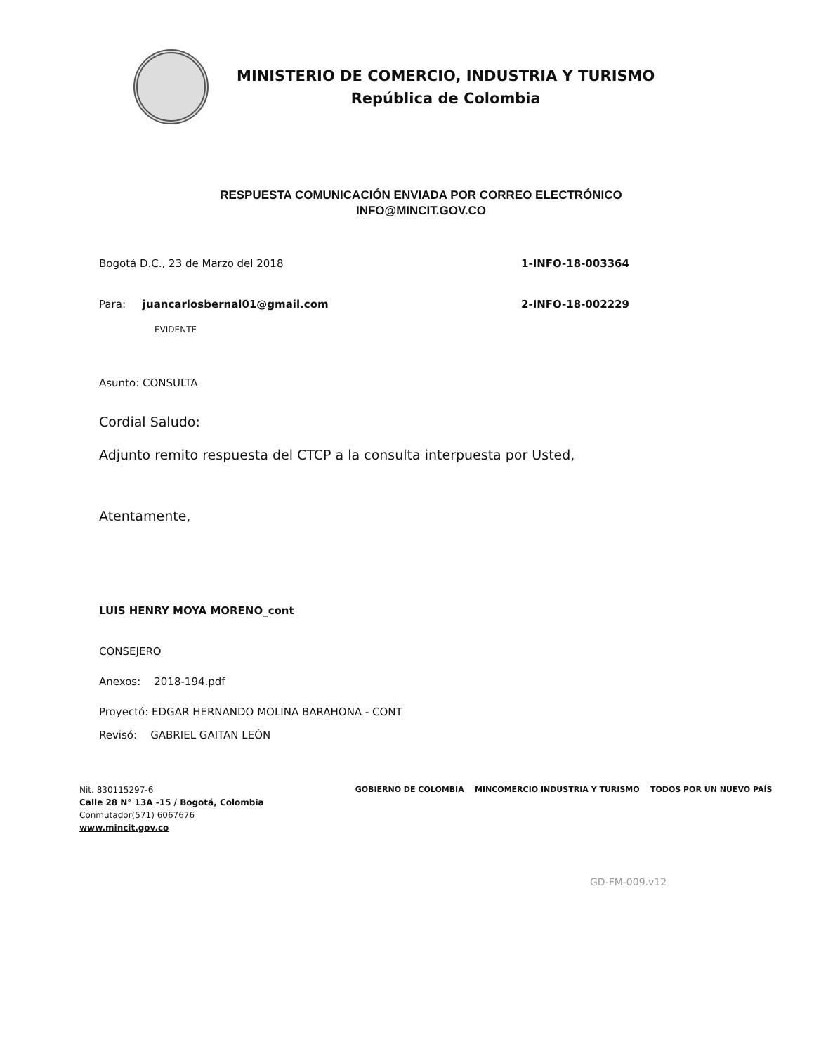MINISTERIO DE COMERCIO, INDUSTRIA Y TURISMO
República de Colombia
RESPUESTA COMUNICACIÓN ENVIADA POR CORREO ELECTRÓNICO
INFO@MINCIT.GOV.CO
Bogotá D.C., 23 de Marzo del 2018 1-INFO-18-003364
Para: juancarlosbernal01@gmail.com 2-INFO-18-002229
EVIDENTE
Asunto: CONSULTA
Cordial Saludo:
Adjunto remito respuesta del CTCP a la consulta interpuesta por Usted,
Atentamente,
LUIS HENRY MOYA MORENO_cont
CONSEJERO
Anexos: 2018-194.pdf
Proyectó: EDGAR HERNANDO MOLINA BARAHONA - CONT
Revisó: GABRIEL GAITAN LEÓN
Nit. 830115297-6
Calle 28 N° 13A -15 / Bogotá, Colombia
Conmutador(571) 6067676
www.mincit.gov.co
GOBIERNO DE COLOMBIA MINCOMERCIO INDUSTRIA Y TURISMO TODOS POR UN NUEVO PAÍS
GD-FM-009.v12